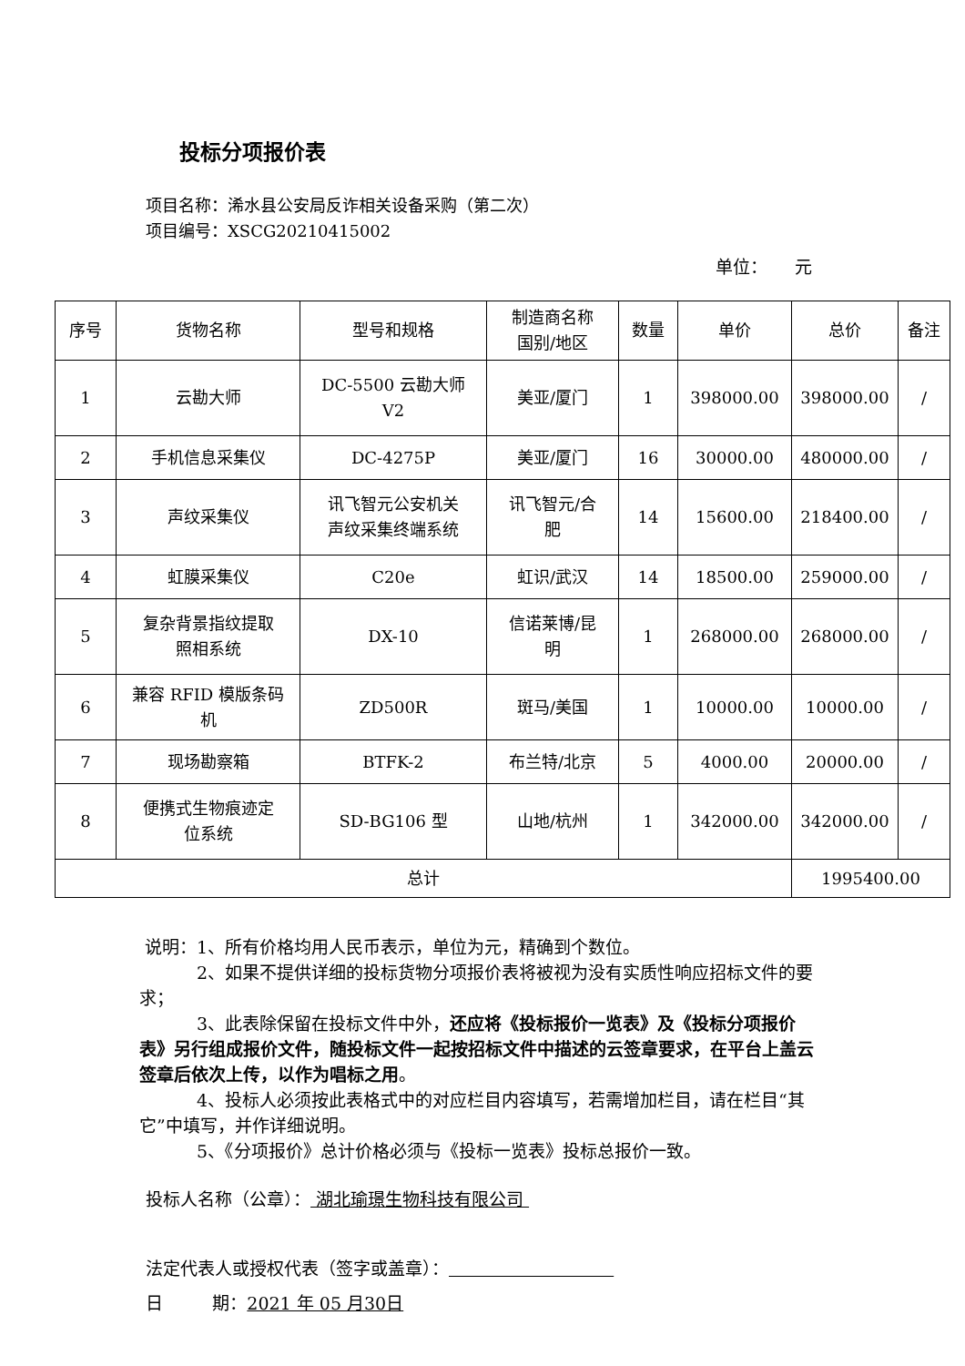投标分项报价表
项目名称：浠水县公安局反诈相关设备采购（第二次）
项目编号：XSCG20210415002
单位： 元
| 序号 | 货物名称 | 型号和规格 | 制造商名称 国别/地区 | 数量 | 单价 | 总价 | 备注 |
| --- | --- | --- | --- | --- | --- | --- | --- |
| 1 | 云勘大师 | DC-5500 云勘大师 V2 | 美亚/厦门 | 1 | 398000.00 | 398000.00 | / |
| 2 | 手机信息采集仪 | DC-4275P | 美亚/厦门 | 16 | 30000.00 | 480000.00 | / |
| 3 | 声纹采集仪 | 讯飞智元公安机关 声纹采集终端系统 | 讯飞智元/合 肥 | 14 | 15600.00 | 218400.00 | / |
| 4 | 虹膜采集仪 | C20e | 虹识/武汉 | 14 | 18500.00 | 259000.00 | / |
| 5 | 复杂背景指纹提取 照相系统 | DX-10 | 信诺莱博/昆 明 | 1 | 268000.00 | 268000.00 | / |
| 6 | 兼容 RFID 模版条码 机 | ZD500R | 斑马/美国 | 1 | 10000.00 | 10000.00 | / |
| 7 | 现场勘察箱 | BTFK-2 | 布兰特/北京 | 5 | 4000.00 | 20000.00 | / |
| 8 | 便携式生物痕迹定 位系统 | SD-BG106 型 | 山地/杭州 | 1 | 342000.00 | 342000.00 | / |
| 总计 | | | | | | 1995400.00 | |
说明：1、所有价格均用人民币表示，单位为元，精确到个数位。
2、如果不提供详细的投标货物分项报价表将被视为没有实质性响应招标文件的要求；
3、此表除保留在投标文件中外，还应将《投标报价一览表》及《投标分项报价表》另行组成报价文件，随投标文件一起按招标文件中描述的云签章要求，在平台上盖云签章后依次上传，以作为唱标之用。
4、投标人必须按此表格式中的对应栏目内容填写，若需增加栏目，请在栏目“其它”中填写，并作详细说明。
5、《分项报价》总计价格必须与《投标一览表》投标总报价一致。
投标人名称（公章）： 湖北瑜璟生物科技有限公司
法定代表人或授权代表（签字或盖章）：
日 期：2021 年 05 月30日